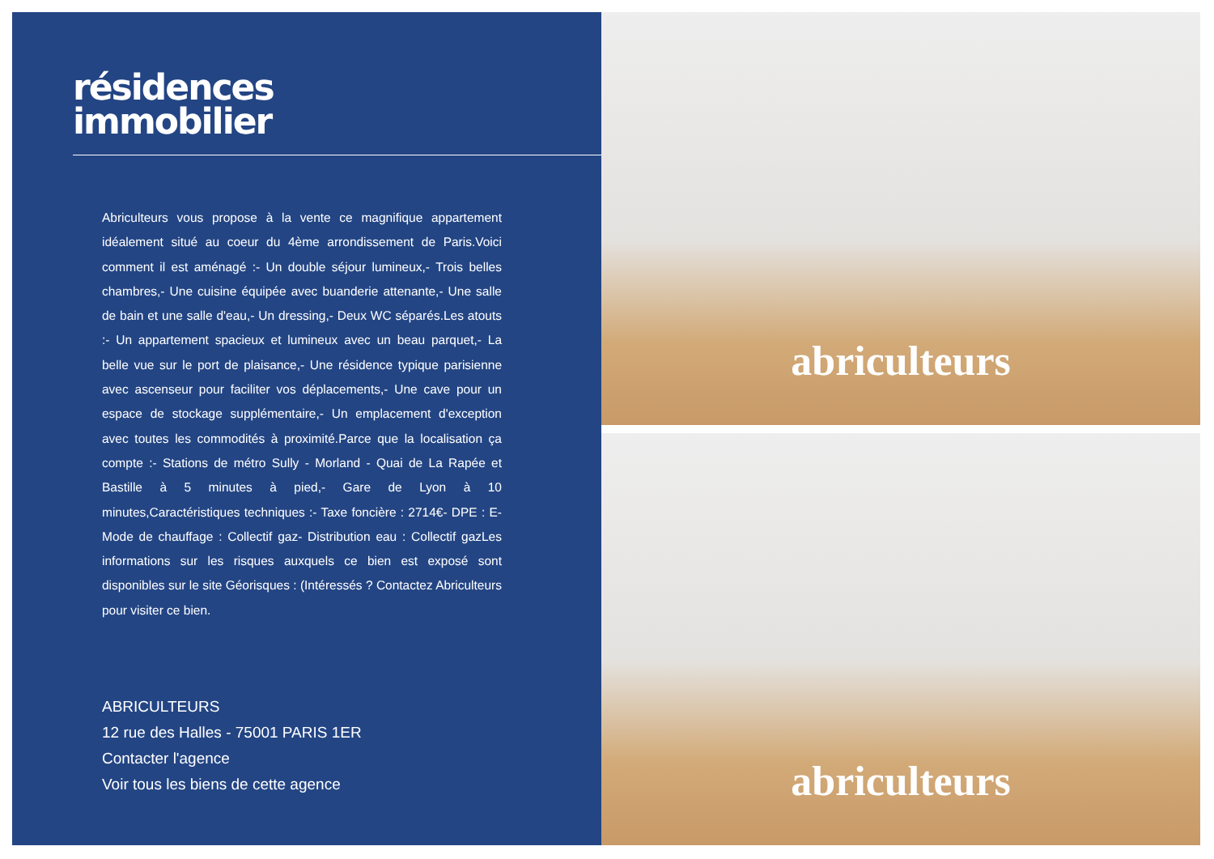résidences
immobilier
Abriculteurs vous propose à la vente ce magnifique appartement idéalement situé au coeur du 4ème arrondissement de Paris.Voici comment il est aménagé :- Un double séjour lumineux,- Trois belles chambres,- Une cuisine équipée avec buanderie attenante,- Une salle de bain et une salle d'eau,- Un dressing,- Deux WC séparés.Les atouts :- Un appartement spacieux et lumineux avec un beau parquet,- La belle vue sur le port de plaisance,- Une résidence typique parisienne avec ascenseur pour faciliter vos déplacements,- Une cave pour un espace de stockage supplémentaire,- Un emplacement d'exception avec toutes les commodités à proximité.Parce que la localisation ça compte :- Stations de métro Sully - Morland - Quai de La Rapée et Bastille à 5 minutes à pied,- Gare de Lyon à 10 minutes,Caractéristiques techniques :- Taxe foncière : 2714€- DPE : E- Mode de chauffage : Collectif gaz- Distribution eau : Collectif gazLes informations sur les risques auxquels ce bien est exposé sont disponibles sur le site Géorisques : (Intéressés ? Contactez Abriculteurs pour visiter ce bien.
ABRICULTEURS
12 rue des Halles - 75001 PARIS 1ER
Contacter l'agence
Voir tous les biens de cette agence
abriculteurs
abriculteurs